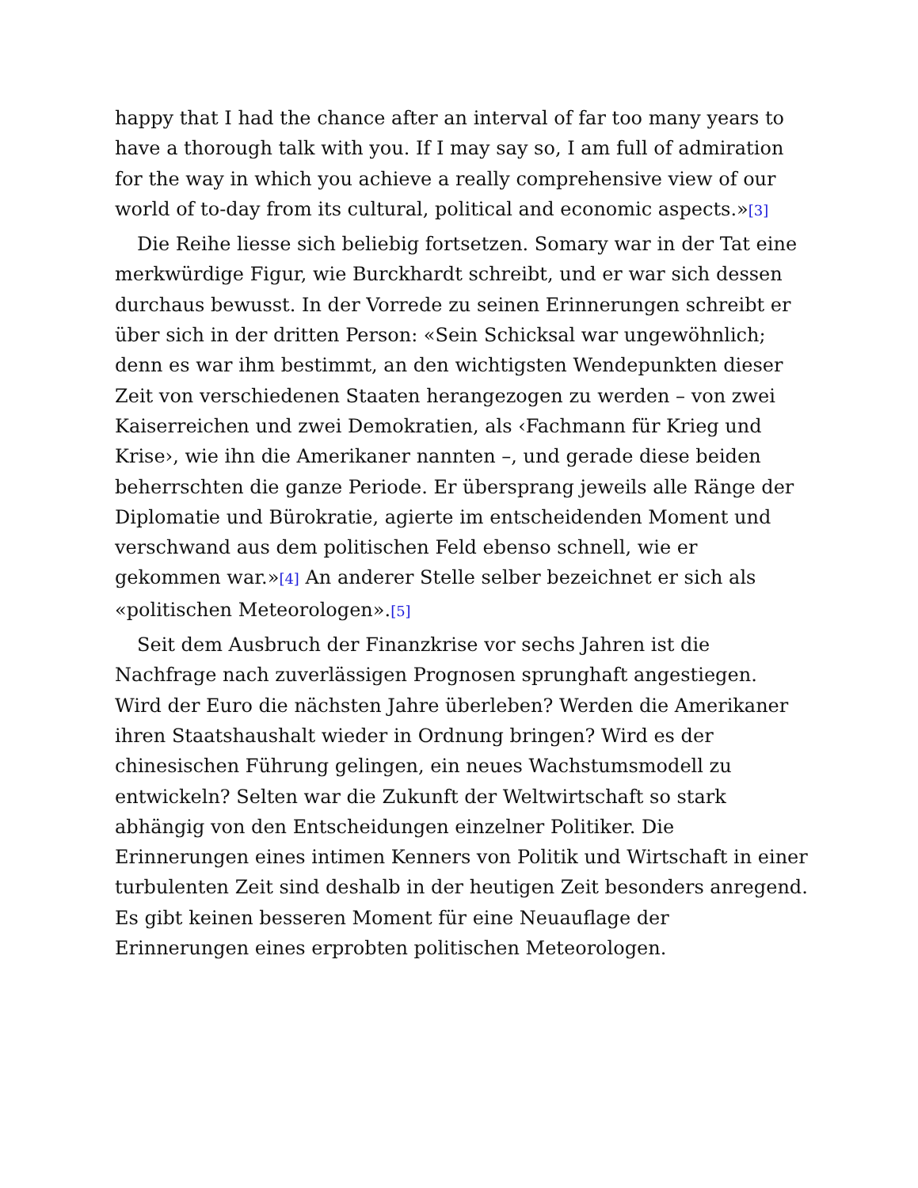happy that I had the chance after an interval of far too many years to have a thorough talk with you. If I may say so, I am full of admiration for the way in which you achieve a really comprehensive view of our world of to-day from its cultural, political and economic aspects.»[3]
Die Reihe liesse sich beliebig fortsetzen. Somary war in der Tat eine merkwürdige Figur, wie Burckhardt schreibt, und er war sich dessen durchaus bewusst. In der Vorrede zu seinen Erinnerungen schreibt er über sich in der dritten Person: «Sein Schicksal war ungewöhnlich; denn es war ihm bestimmt, an den wichtigsten Wendepunkten dieser Zeit von verschiedenen Staaten herangezogen zu werden – von zwei Kaiserreichen und zwei Demokratien, als ‹Fachmann für Krieg und Krise›, wie ihn die Amerikaner nannten –, und gerade diese beiden beherrschten die ganze Periode. Er übersprang jeweils alle Ränge der Diplomatie und Bürokratie, agierte im entscheidenden Moment und verschwand aus dem politischen Feld ebenso schnell, wie er gekommen war.»[4] An anderer Stelle selber bezeichnet er sich als «politischen Meteorologen».[5]
Seit dem Ausbruch der Finanzkrise vor sechs Jahren ist die Nachfrage nach zuverlässigen Prognosen sprunghaft angestiegen. Wird der Euro die nächsten Jahre überleben? Werden die Amerikaner ihren Staatshaushalt wieder in Ordnung bringen? Wird es der chinesischen Führung gelingen, ein neues Wachstumsmodell zu entwickeln? Selten war die Zukunft der Weltwirtschaft so stark abhängig von den Entscheidungen einzelner Politiker. Die Erinnerungen eines intimen Kenners von Politik und Wirtschaft in einer turbulenten Zeit sind deshalb in der heutigen Zeit besonders anregend. Es gibt keinen besseren Moment für eine Neuauflage der Erinnerungen eines erprobten politischen Meteorologen.